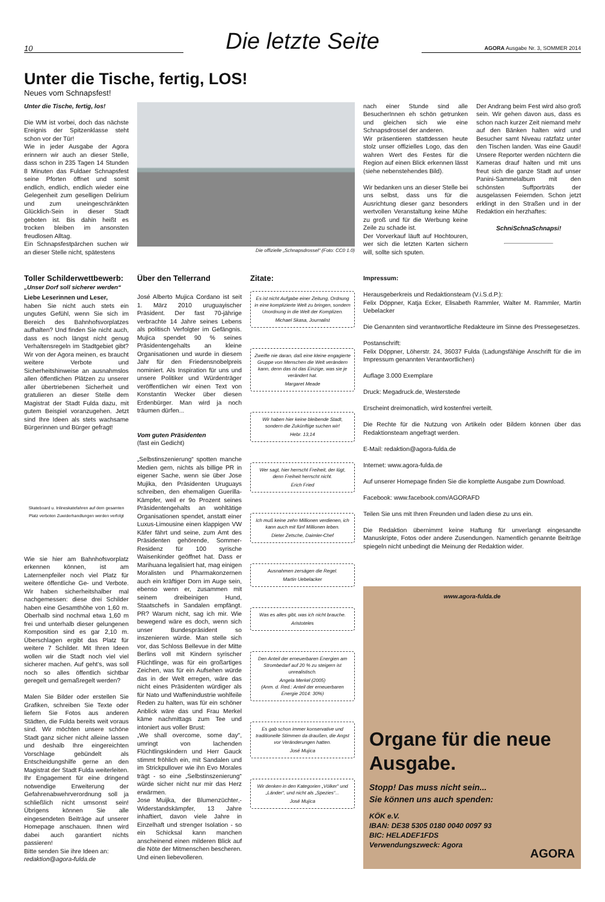10
Die letzte Seite
AGORA Ausgabe Nr. 3, SOMMER 2014
Unter die Tische, fertig, LOS!
Neues vom Schnapsfest!
Unter die Tische, fertig, los!
Die WM ist vorbei, doch das nächste Ereignis der Spitzenklasse steht schon vor der Tür!
Wie in jeder Ausgabe der Agora erinnern wir auch an dieser Stelle, dass schon in 235 Tagen 14 Stunden 8 Minuten das Fuldaer Schnapsfest seine Pforten öffnet und somit endlich, endlich, endlich wieder eine Gelegenheit zum geselligen Delirium und zum uneingeschränkten Glücklich-Sein in dieser Stadt geboten ist. Bis dahin heißt es trocken bleiben im ansonsten freudlosen Alltag.
Ein Schnapsfestpärchen suchen wir an dieser Stelle nicht, spätestens
Die offizielle „Schnapsdrossel“ (Foto: CC0 1.0)
nach einer Stunde sind alle BesucherInnen eh schön getrunken und gleichen sich wie eine Schnapsdrossel der anderen.
Wir präsentieren stattdessen heute stolz unser offizielles Logo, das den wahren Wert des Festes für die Region auf einen Blick erkennen lässt (siehe nebenstehendes Bild).
Wir bedanken uns an dieser Stelle bei uns selbst, dass uns für die Ausrichtung dieser ganz besonders wertvollen Veranstaltung keine Mühe zu groß und für die Werbung keine Zeile zu schade ist.
Der Vorverkauf läuft auf Hochtouren, wer sich die letzten Karten sichern will, sollte sich sputen.
Der Andrang beim Fest wird also groß sein. Wir gehen davon aus, dass es schon nach kurzer Zeit niemand mehr auf den Bänken halten wird und Besucher samt Niveau ratzfatz unter den Tischen landen. Was eine Gaudi! Unsere Reporter werden nüchtern die Kameras drauf halten und mit uns freut sich die ganze Stadt auf unser Panini-Sammelalbum mit den schönsten Suffporträts der ausgelassen Feiernden. Schon jetzt erklingt in den Straßen und in der Redaktion ein herzhaftes:
SchniSchnaSchnapsi!
Toller Schilderwettbewerb:
„Unser Dorf soll sicherer werden“
Liebe Leserinnen und Leser,
haben Sie nicht auch stets ein ungutes Gefühl, wenn Sie sich im Bereich des Bahnhofsvorplatzes aufhalten? Und finden Sie nicht auch, dass es noch längst nicht genug Verhaltensregeln im Stadtgebiet gibt? Wir von der Agora meinen, es braucht weitere Verbote und Sicherheitshinweise an ausnahmslos allen öffentlichen Plätzen zu unserer aller übertriebenen Sicherheit und gratulieren an dieser Stelle dem Magistrat der Stadt Fulda dazu, mit gutem Beispiel voranzugehen. Jetzt sind Ihre Ideen als stets wachsame Bürgerinnen und Bürger gefragt!
Skateboard u. Inlineskatefahren auf dem gesamten Platz verboten Zuwiderhandlungen werden verfolgt
Wie sie hier am Bahnhofsvorplatz erkennen können, ist am Laternenpfeiler noch viel Platz für weitere öffentliche Ge- und Verbote. Wir haben sicherheitshalber mal nachgemessen: diese drei Schilder haben eine Gesamthöhe von 1,60 m. Oberhalb sind nochmal etwa 1,60 m frei und unterhalb dieser gelungenen Komposition sind es gar 2,10 m. Überschlagen ergibt das Platz für weitere 7 Schilder. Mit Ihren Ideen wollen wir die Stadt noch viel viel sicherer machen. Auf geht’s, was soll noch so alles öffentlich sichtbar geregelt und gemaßregelt werden?
Malen Sie Bilder oder erstellen Sie Grafiken, schreiben Sie Texte oder liefern Sie Fotos aus anderen Städten, die Fulda bereits weit voraus sind. Wir möchten unsere schöne Stadt ganz sicher nicht alleine lassen und deshalb Ihre eingereichten Vorschlage gebündelt als Entscheidungshilfe gerne an den Magistrat der Stadt Fulda weiterleiten. Ihr Engagement für eine dringend notwendige Erweiterung der Gefahrenabwehrverordnung soll ja schließlich nicht umsonst sein! Übrigens können Sie alle eingesendeten Beiträge auf unserer Homepage anschauen. Ihnen wird dabei auch garantiert nichts passieren!
Bitte senden Sie ihre Ideen an:
redaktion@agora-fulda.de
Über den Tellerrand
José Alberto Mujica Cordano ist seit 1. März 2010 uruguayischer Präsident. Der fast 70-jährige verbrachte 14 Jahre seines Lebens als politisch Verfolgter im Gefängnis. Mujica spendet 90 % seines Präsidentengehalts an kleine Organisationen und wurde in diesem Jahr für den Friedensnobelpreis nominiert. Als Inspiration für uns und unsere Politiker und Würdenträger veröffentlichen wir einen Text von Konstantin Wecker über diesen Erdenbürger. Man wird ja noch träumen dürfen...
Vom guten Präsidenten
(fast ein Gedicht)
„Selbstinszenierung“ spotten manche Medien gern, nichts als billige PR in eigener Sache, wenn sie über Jose Mujika, den Präsidenten Uruguays schreiben, den ehemaligen Guerilla-Kämpfer, weil er 9o Prozent seines Präsidentengehalts an wohltätige Organisationen spendet, anstatt einer Luxus-Limousine einen klappigen VW Käfer fährt und seine, zum Amt des Präsidenten gehörende, Sommer-Residenz für 100 syrische Waisenkinder geöffnet hat. Dass er Marihuana legalisiert hat, mag einigen Moralisten und Pharmakonzernen auch ein kräftiger Dorn im Auge sein, ebenso wenn er, zusammen mit seinem dreibeinigen Hund, Staatschefs in Sandalen empfängt. PR? Warum nicht, sag ich mir. Wie bewegend wäre es doch, wenn sich unser Bundespräsident so inszenieren würde. Man stelle sich vor, das Schloss Bellevue in der Mitte Berlins voll mit Kindern syrischer Flüchtlinge, was für ein großartiges Zeichen, was für ein Aufsehen würde das in der Welt erregen, wäre das nicht eines Präsidenten würdiger als für Nato und Waffenindustrie wohlfeile Reden zu halten, was für ein schöner Anblick wäre das und Frau Merkel käme nachmittags zum Tee und intoniert aus voller Brust:
„We shall overcome, some day“, umringt von lachenden Flüchtlingskindern und Herr Gauck stimmt fröhlich ein, mit Sandalen und im Strickpullover wie ihn Evo Morales trägt - so eine „Selbstinszenierung“ würde sicher nicht nur mir das Herz erwärmen.
Jose Muijka, der Blumenzüchter,-Widerstandskämpfer, 13 Jahre inhaftiert, davon viele Jahre in Einzelhaft und strenger Isolation - so ein Schicksal kann manchen anscheinend einen milderen Blick auf die Nöte der Mitmenschen bescheren.
Und einen liebevolleren.
Zitate:
Es ist nicht Aufgabe einer Zeitung, Ordnung in eine komplizierte Welt zu bringen, sondern Unordnung in die Welt der Komplizen.
Michael Skasa, Journalist
Zweifle nie daran, daß eine kleine engagierte Gruppe von Menschen die Welt verändern kann, denn das ist das Einzige, was sie je verändert hat.
Margaret Meade
Wir haben hier keine bleibende Stadt, sondern die Zukünftige suchen wir!
Hebr. 13,14
Wer sagt, hier herrscht Freiheit, der lügt, denn Freiheit herrscht nicht.
Erich Fried
Ich muß keine zehn Millionen verdienen, ich kann auch mit fünf Millionen leben.
Dieter Zetsche, Daimler-Chef
Ausnahmen zersägen die Regel.
Martin Uebelacker
Was es alles gibt, was ich nicht brauche.
Aristoteles
Den Anteil der erneuerbaren Energien am Strombedarf auf 20 % zu steigern ist unrealistisch.
Angela Merkel (2005)
(Anm. d. Red.: Anteil der erneuerbaren Energie 2014: 30%)
Es gab schon immer konservative und traditionelle Stimmen da draußen, die Angst vor Veränderungen hatten.
José Mujica
Wir denken in den Kategorien „Völker“ und „Länder“, und nicht als „Spezies“...
José Mujica
Impressum:
Herausgeberkreis und Redaktionsteam (V.i.S.d.P.):
Felix Döppner, Katja Ecker, Elisabeth Rammler, Walter M. Rammler, Martin Uebelacker
Die Genannten sind verantwortliche Redakteure im Sinne des Pressegesetzes.
Postanschrift:
Felix Döppner, Löherstr. 24, 36037 Fulda (Ladungsfähige Anschrift für die im Impressum genannten Verantwortlichen)
Auflage 3.000 Exemplare
Druck: Megadruck.de, Westerstede
Erscheint dreimonatlich, wird kostenfrei verteilt.
Die Rechte für die Nutzung von Artikeln oder Bildern können über das Redaktionsteam angefragt werden.
E-Mail: redaktion@agora-fulda.de
Internet: www.agora-fulda.de
Auf unserer Homepage finden Sie die komplette Ausgabe zum Download.
Facebook: www.facebook.com/AGORAFD
Teilen Sie uns mit Ihren Freunden und laden diese zu uns ein.
Die Redaktion übernimmt keine Haftung für unverlangt eingesandte Manuskripte, Fotos oder andere Zusendungen. Namentlich genannte Beiträge spiegeln nicht unbedingt die Meinung der Redaktion wider.
www.agora-fulda.de
Organe für die neue Ausgabe.
Stopp! Das muss nicht sein...
Sie können uns auch spenden:
KÖK e.V.
IBAN: DE38 5305 0180 0040 0097 93
BIC: HELADEF1FDS
Verwendungszweck: Agora
AGORA